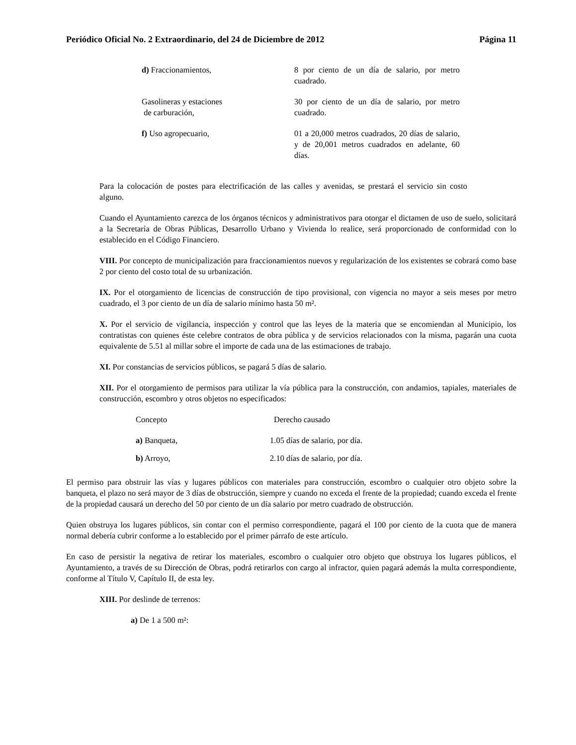Periódico Oficial No. 2 Extraordinario, del 24 de Diciembre de 2012 Página 11
| d) Fraccionamientos, | 8 por ciento de un día de salario, por metro cuadrado. |
| Gasolineras y estaciones de carburación, | 30 por ciento de un día de salario, por metro cuadrado. |
| f) Uso agropecuario, | 01 a 20,000 metros cuadrados, 20 días de salario, y de 20,001 metros cuadrados en adelante, 60 días. |
Para la colocación de postes para electrificación de las calles y avenidas, se prestará el servicio sin costo alguno.
Cuando el Ayuntamiento carezca de los órganos técnicos y administrativos para otorgar el dictamen de uso de suelo, solicitará a la Secretaría de Obras Públicas, Desarrollo Urbano y Vivienda lo realice, será proporcionado de conformidad con lo establecido en el Código Financiero.
VIII. Por concepto de municipalización para fraccionamientos nuevos y regularización de los existentes se cobrará como base 2 por ciento del costo total de su urbanización.
IX. Por el otorgamiento de licencias de construcción de tipo provisional, con vigencia no mayor a seis meses por metro cuadrado, el 3 por ciento de un día de salario mínimo hasta 50 m².
X. Por el servicio de vigilancia, inspección y control que las leyes de la materia que se encomiendan al Municipio, los contratistas con quienes éste celebre contratos de obra pública y de servicios relacionados con la misma, pagarán una cuota equivalente de 5.51 al millar sobre el importe de cada una de las estimaciones de trabajo.
XI. Por constancias de servicios públicos, se pagará 5 días de salario.
XII. Por el otorgamiento de permisos para utilizar la vía pública para la construcción, con andamios, tapiales, materiales de construcción, escombro y otros objetos no especificados:
| Concepto | Derecho causado |
| a) Banqueta, | 1.05 días de salario, por día. |
| b) Arroyo, | 2.10 días de salario, por día. |
El permiso para obstruir las vías y lugares públicos con materiales para construcción, escombro o cualquier otro objeto sobre la banqueta, el plazo no será mayor de 3 días de obstrucción, siempre y cuando no exceda el frente de la propiedad; cuando exceda el frente de la propiedad causará un derecho del 50 por ciento de un día salario por metro cuadrado de obstrucción.
Quien obstruya los lugares públicos, sin contar con el permiso correspondiente, pagará el 100 por ciento de la cuota que de manera normal debería cubrir conforme a lo establecido por el primer párrafo de este artículo.
En caso de persistir la negativa de retirar los materiales, escombro o cualquier otro objeto que obstruya los lugares públicos, el Ayuntamiento, a través de su Dirección de Obras, podrá retirarlos con cargo al infractor, quien pagará además la multa correspondiente, conforme al Título V, Capítulo II, de esta ley.
XIII. Por deslinde de terrenos:
a) De 1 a 500 m²: